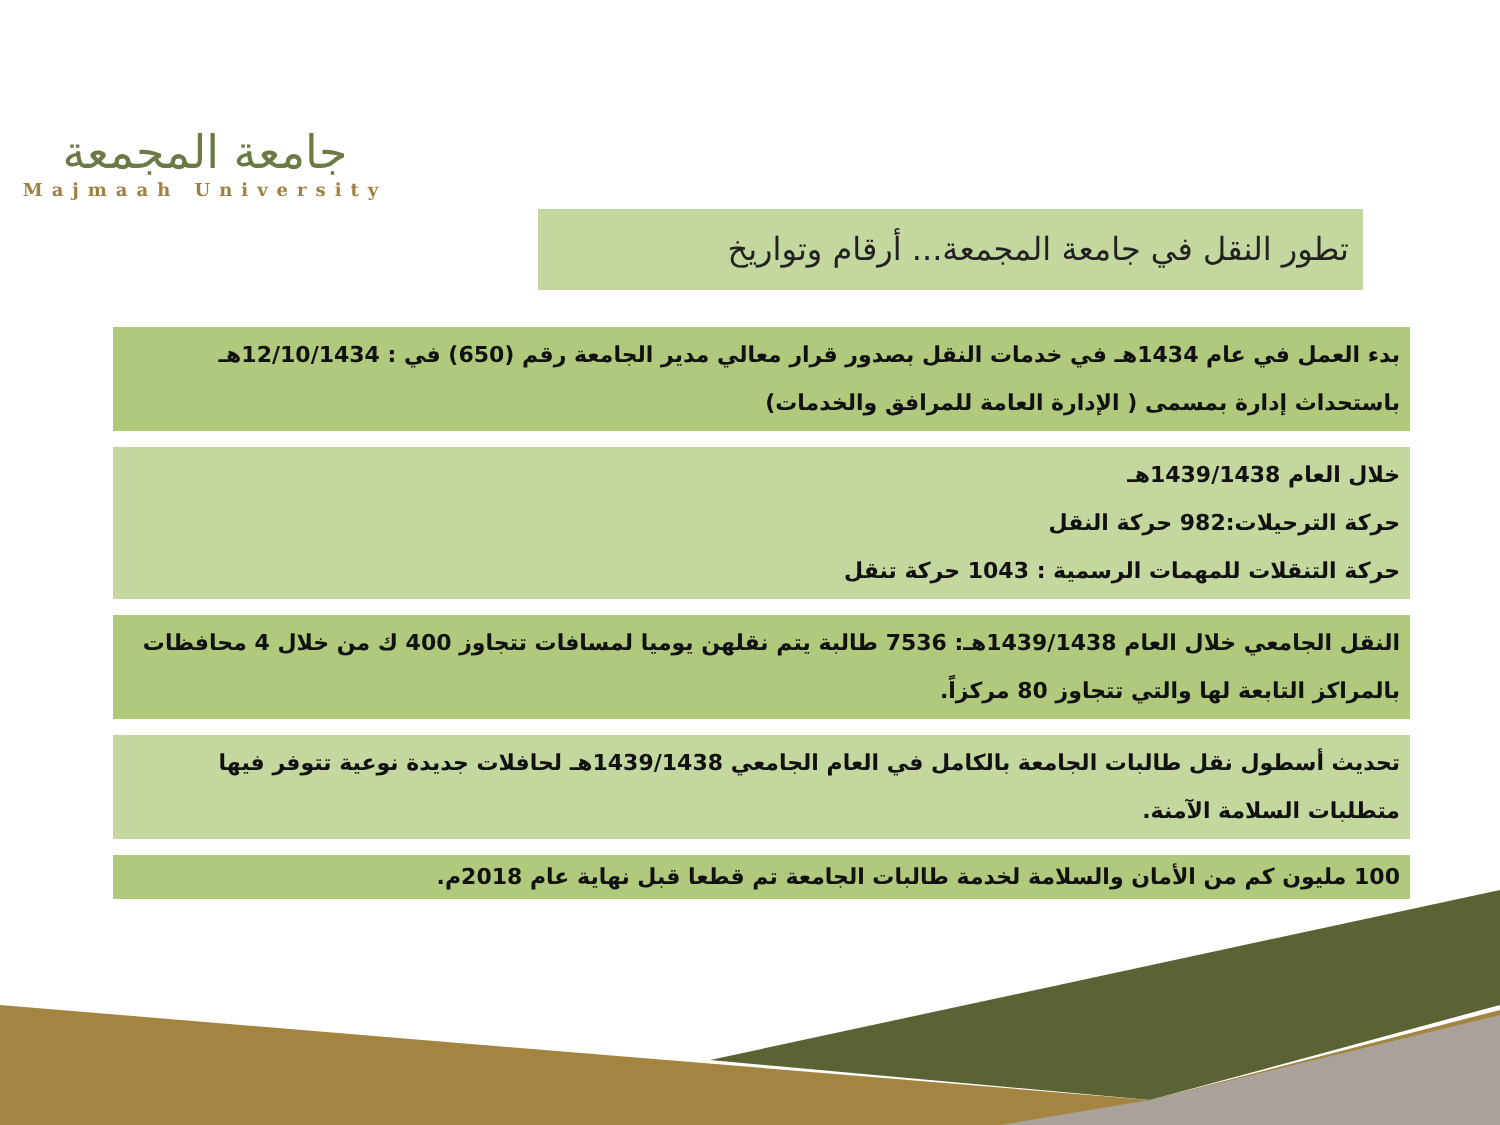جامعة المجمعة
Majmaah University
تطور النقل في جامعة المجمعة... أرقام وتواريخ
بدء العمل في عام 1434هـ في خدمات النقل بصدور قرار معالي مدير الجامعة رقم (650) في : 12/10/1434هـ باستحداث إدارة بمسمى ( الإدارة العامة للمرافق والخدمات)
خلال العام 1439/1438هـ
حركة الترحيلات:982 حركة النقل
حركة التنقلات للمهمات الرسمية : 1043 حركة تنقل
النقل الجامعي خلال العام 1439/1438هـ: 7536 طالبة يتم نقلهن يوميا لمسافات تتجاوز 400 ك من خلال 4 محافظات بالمراكز التابعة لها والتي تتجاوز 80 مركزاً.
تحديث أسطول نقل طالبات الجامعة بالكامل في العام الجامعي 1439/1438هـ لحافلات جديدة نوعية تتوفر فيها متطلبات السلامة الآمنة.
100 مليون كم من الأمان والسلامة لخدمة طالبات الجامعة تم قطعا قبل نهاية عام 2018م.